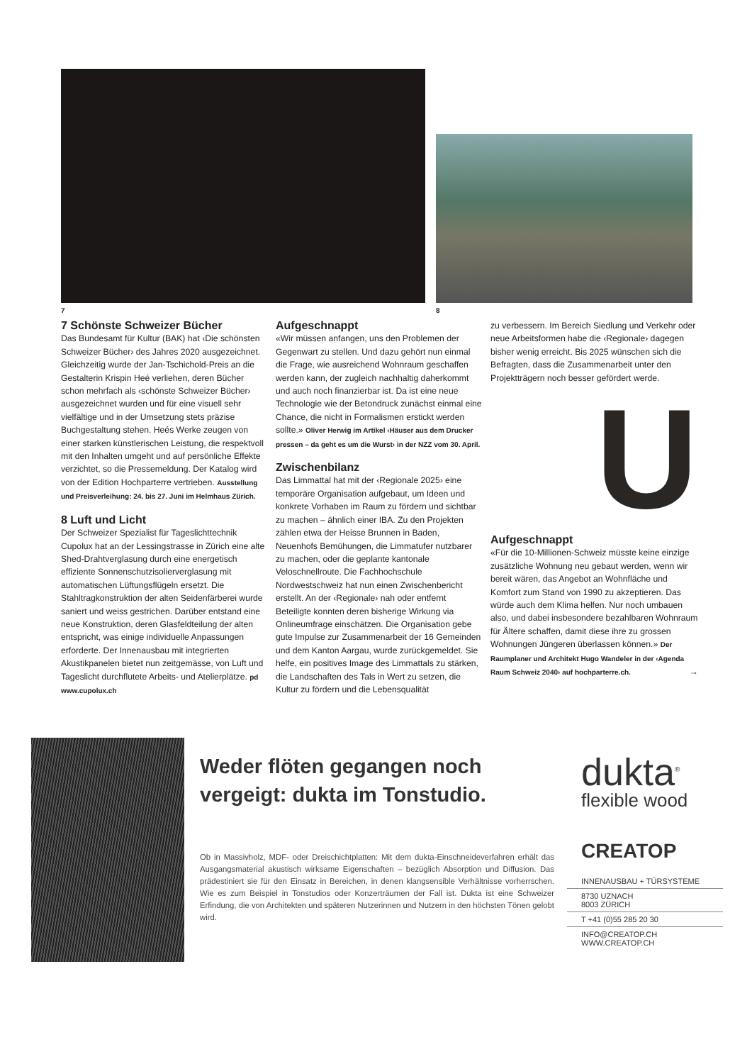7 8
7 Schönste Schweizer Bücher
Das Bundesamt für Kultur (BAK) hat ‹Die schönsten Schweizer Bücher› des Jahres 2020 ausgezeichnet. Gleichzeitig wurde der Jan-Tschichold-Preis an die Gestalterin Krispin Heé verliehen, deren Bücher schon mehrfach als ‹schönste Schweizer Bücher› ausgezeichnet wurden und für eine visuell sehr vielfältige und in der Umsetzung stets präzise Buchgestaltung stehen. Heés Werke zeugen von einer starken künstlerischen Leistung, die respektvoll mit den Inhalten umgeht und auf persönliche Effekte verzichtet, so die Pressemeldung. Der Katalog wird von der Edition Hochparterre vertrieben. Ausstellung und Preisverleihung: 24. bis 27. Juni im Helmhaus Zürich.
8 Luft und Licht
Der Schweizer Spezialist für Tageslichttechnik Cupolux hat an der Lessingstrasse in Zürich eine alte Shed-Drahtverglasung durch eine energetisch effiziente Sonnenschutzisolierverglasung mit automatischen Lüftungsflügeln ersetzt. Die Stahltragkonstruktion der alten Seidenfärberei wurde saniert und weiss gestrichen. Darüber entstand eine neue Konstruktion, deren Glasfeldteilung der alten entspricht, was einige individuelle Anpassungen erforderte. Der Innenausbau mit integrierten Akustikpanelen bietet nun zeitgemässe, von Luft und Tageslicht durchflutete Arbeits- und Atelierplätze. pd www.cupolux.ch
Aufgeschnappt
«Wir müssen anfangen, uns den Problemen der Gegenwart zu stellen. Und dazu gehört nun einmal die Frage, wie ausreichend Wohnraum geschaffen werden kann, der zugleich nachhaltig daherkommt und auch noch finanzierbar ist. Da ist eine neue Technologie wie der Betondruck zunächst einmal eine Chance, die nicht in Formalismen erstickt werden sollte.» Oliver Herwig im Artikel ‹Häuser aus dem Drucker pressen – da geht es um die Wurst› in der NZZ vom 30. April.
Zwischenbilanz
Das Limmattal hat mit der ‹Regionale 2025› eine temporäre Organisation aufgebaut, um Ideen und konkrete Vorhaben im Raum zu fördern und sichtbar zu machen – ähnlich einer IBA. Zu den Projekten zählen etwa der Heisse Brunnen in Baden, Neuenhofs Bemühungen, die Limmatufer nutzbarer zu machen, oder die geplante kantonale Veloschnellroute. Die Fachhochschule Nordwestschweiz hat nun einen Zwischenbericht erstellt. An der ‹Regionale› nah oder entfernt Beteiligte konnten deren bisherige Wirkung via Onlineumfrage einschätzen. Die Organisation gebe gute Impulse zur Zusammenarbeit der 16 Gemeinden und dem Kanton Aargau, wurde zurückgemeldet. Sie helfe, ein positives Image des Limmattals zu stärken, die Landschaften des Tals in Wert zu setzen, die Kultur zu fördern und die Lebensqualität
zu verbessern. Im Bereich Siedlung und Verkehr oder neue Arbeitsformen habe die ‹Regionale› dagegen bisher wenig erreicht. Bis 2025 wünschen sich die Befragten, dass die Zusammenarbeit unter den Projektträgern noch besser gefördert werde.
U
Aufgeschnappt
«Für die 10-Millionen-Schweiz müsste keine einzige zusätzliche Wohnung neu gebaut werden, wenn wir bereit wären, das Angebot an Wohnfläche und Komfort zum Stand von 1990 zu akzeptieren. Das würde auch dem Klima helfen. Nur noch umbauen also, und dabei insbesondere bezahlbaren Wohnraum für Ältere schaffen, damit diese ihre zu grossen Wohnungen Jüngeren überlassen können.» Der Raumplaner und Architekt Hugo Wandeler in der ‹Agenda Raum Schweiz 2040› auf hochparterre.ch. →
Weder flöten gegangen noch vergeigt: dukta im Tonstudio.
Ob in Massivholz, MDF- oder Dreischichtplatten: Mit dem dukta-Einschneideverfahren erhält das Ausgangsmaterial akustisch wirksame Eigenschaften – bezüglich Absorption und Diffusion. Das prädestiniert sie für den Einsatz in Bereichen, in denen klangsensible Verhältnisse vorherrschen. Wie es zum Beispiel in Tonstudios oder Konzerträumen der Fall ist. Dukta ist eine Schweizer Erfindung, die von Architekten und späteren Nutzerinnen und Nutzern in den höchsten Tönen gelobt wird.
dukta<sup>®</sup>
flexible wood
CREATOP
INNENAUSBAU + TÜRSYSTEME
8730 UZNACH
8003 ZÜRICH
T +41 (0)55 285 20 30
INFO@CREATOP.CH
WWW.CREATOP.CH